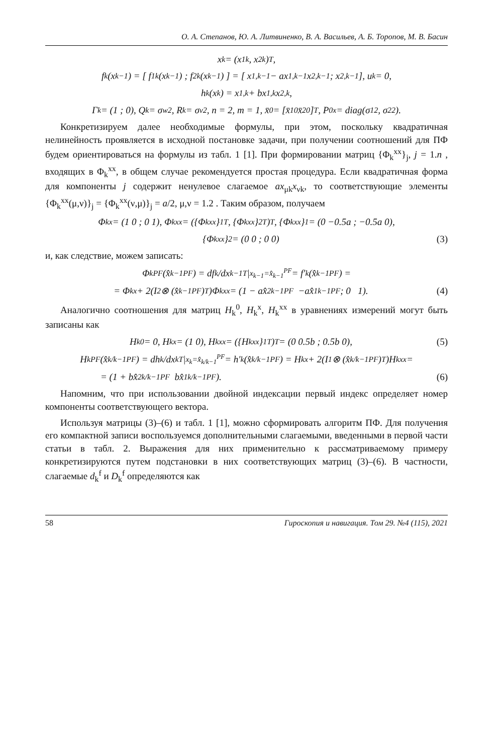О. А. Степанов, Ю. А. Литвиненко, В. А. Васильев, А. Б. Торопов, М. В. Басин
x<sub>k</sub> = (x<sub>1k</sub>, x<sub>2k</sub>)<sup>T</sup>,
f<sub>k</sub>(x<sub>k−1</sub>) = [ f<sub>1k</sub>(x<sub>k−1</sub>) ; f<sub>2k</sub>(x<sub>k−1</sub>) ] = [ x<sub>1,k−1</sub> − ax<sub>1,k−1</sub>x<sub>2,k−1</sub> ; x<sub>2,k−1</sub> ], u<sub>k</sub> = 0,
h<sub>k</sub>(x<sub>k</sub>) = x<sub>1,k</sub> + bx<sub>1,k</sub>x<sub>2,k</sub> ,
Γ<sub>k</sub> = (1 ; 0), Q<sub>k</sub> = σ<sub>w</sub><sup>2</sup>, R<sub>k</sub> = σ<sub>v</sub><sup>2</sup>, n = 2, m = 1, x̄<sub>0</sub> = [x̄<sub>10</sub> x̄<sub>20</sub>]<sup>T</sup>, P<sub>0</sub><sup>x</sup> = diag(σ<sub>1</sub><sup>2</sup>, σ<sub>2</sub><sup>2</sup>).
Конкретизируем далее необходимые формулы, при этом, поскольку квадратичная нелинейность проявляется в исходной постановке задачи, при получении соотношений для ПФ будем ориентироваться на формулы из табл. 1 [1]. При формировании матриц {Φ<sub>k</sub><sup>xx</sup>}<sub>j</sub>, j = 1.n , входящих в Φ<sub>k</sub><sup>xx</sup>, в общем случае рекомендуется простая процедура. Если квадратичная форма для компоненты j содержит ненулевое слагаемое ax<sub>μk</sub>x<sub>νk</sub>, то соответствующие элементы {Φ<sub>k</sub><sup>xx</sup>(μ,ν)}<sub>j</sub> = {Φ<sub>k</sub><sup>xx</sup>(ν,μ)}<sub>j</sub> = a/2, μ,ν = 1.2 . Таким образом, получаем
Φ<sub>k</sub><sup>x</sup> = (1 0 ; 0 1), Φ<sub>k</sub><sup>xx</sup> = ({Φ<sub>k</sub><sup>xx</sup>}<sub>1</sub><sup>T</sup>, {Φ<sub>k</sub><sup>xx</sup>}<sub>2</sub><sup>T</sup>)<sup>T</sup>, {Φ<sub>k</sub><sup>xx</sup>}<sub>1</sub> = (0 −0.5a ; −0.5a 0),
{Φ<sub>k</sub><sup>xx</sup>}<sub>2</sub> = (0 0 ; 0 0) (3)
и, как следствие, можем записать:
Φ<sub>k</sub><sup>PF</sup>(x̂<sub>k−1</sub><sup>PF</sup>) = df<sub>k</sub>/dx<sub>k−1</sub><sup>T</sup> |<sub>x<sub>k−1</sub>=x̂<sub>k−1</sub><sup>PF</sup></sub> = f′<sub>k</sub>(x̂<sub>k−1</sub><sup>PF</sup>) =
= Φ<sub>k</sub><sup>x</sup> + 2(I<sub>2</sub> ⊗ (x̂<sub>k−1</sub><sup>PF</sup>)<sup>T</sup>)Φ<sub>k</sub><sup>xx</sup> = (1 − ax̂<sub>2k−1</sub><sup>PF</sup> −ax̂<sub>1k−1</sub><sup>PF</sup> ; 0 1). (4)
Аналогично соотношения для матриц H<sub>k</sub><sup>0</sup>, H<sub>k</sub><sup>x</sup>, H<sub>k</sub><sup>xx</sup> в уравнениях измерений могут быть записаны как
H<sub>k</sub><sup>0</sup> = 0, H<sub>k</sub><sup>x</sup> = (1 0), H<sub>k</sub><sup>xx</sup> = ({H<sub>k</sub><sup>xx</sup>}<sub>1</sub><sup>T</sup>)<sup>T</sup> = (0 0.5b ; 0.5b 0), (5)
H<sub>k</sub><sup>PF</sup>(x̂<sub>k/k−1</sub><sup>PF</sup>) = dh<sub>k</sub>/dx<sub>k</sub><sup>T</sup> |<sub>x<sub>k</sub>=x̂<sub>k/k−1</sub><sup>PF</sup></sub> = h′<sub>k</sub>(x̂<sub>k/k−1</sub><sup>PF</sup>) = H<sub>k</sub><sup>x</sup> + 2(I<sub>1</sub> ⊗ (x̂<sub>k/k−1</sub><sup>PF</sup>)<sup>T</sup>)H<sub>k</sub><sup>xx</sup> =
= (1 + bx̂<sub>2k/k−1</sub><sup>PF</sup> bx̂<sub>1k/k−1</sub><sup>PF</sup>). (6)
Напомним, что при использовании двойной индексации первый индекс определяет номер компоненты соответствующего вектора.
Используя матрицы (3)–(6) и табл. 1 [1], можно сформировать алгоритм ПФ. Для получения его компактной записи воспользуемся дополнительными слагаемыми, введенными в первой части статьи в табл. 2. Выражения для них применительно к рассматриваемому примеру конкретизируются путем подстановки в них соответствующих матриц (3)–(6). В частности, слагаемые d<sub>k</sub><sup>f</sup> и D<sub>k</sub><sup>f</sup> определяются как
58 Гироскопия и навигация. Том 29. №4 (115), 2021